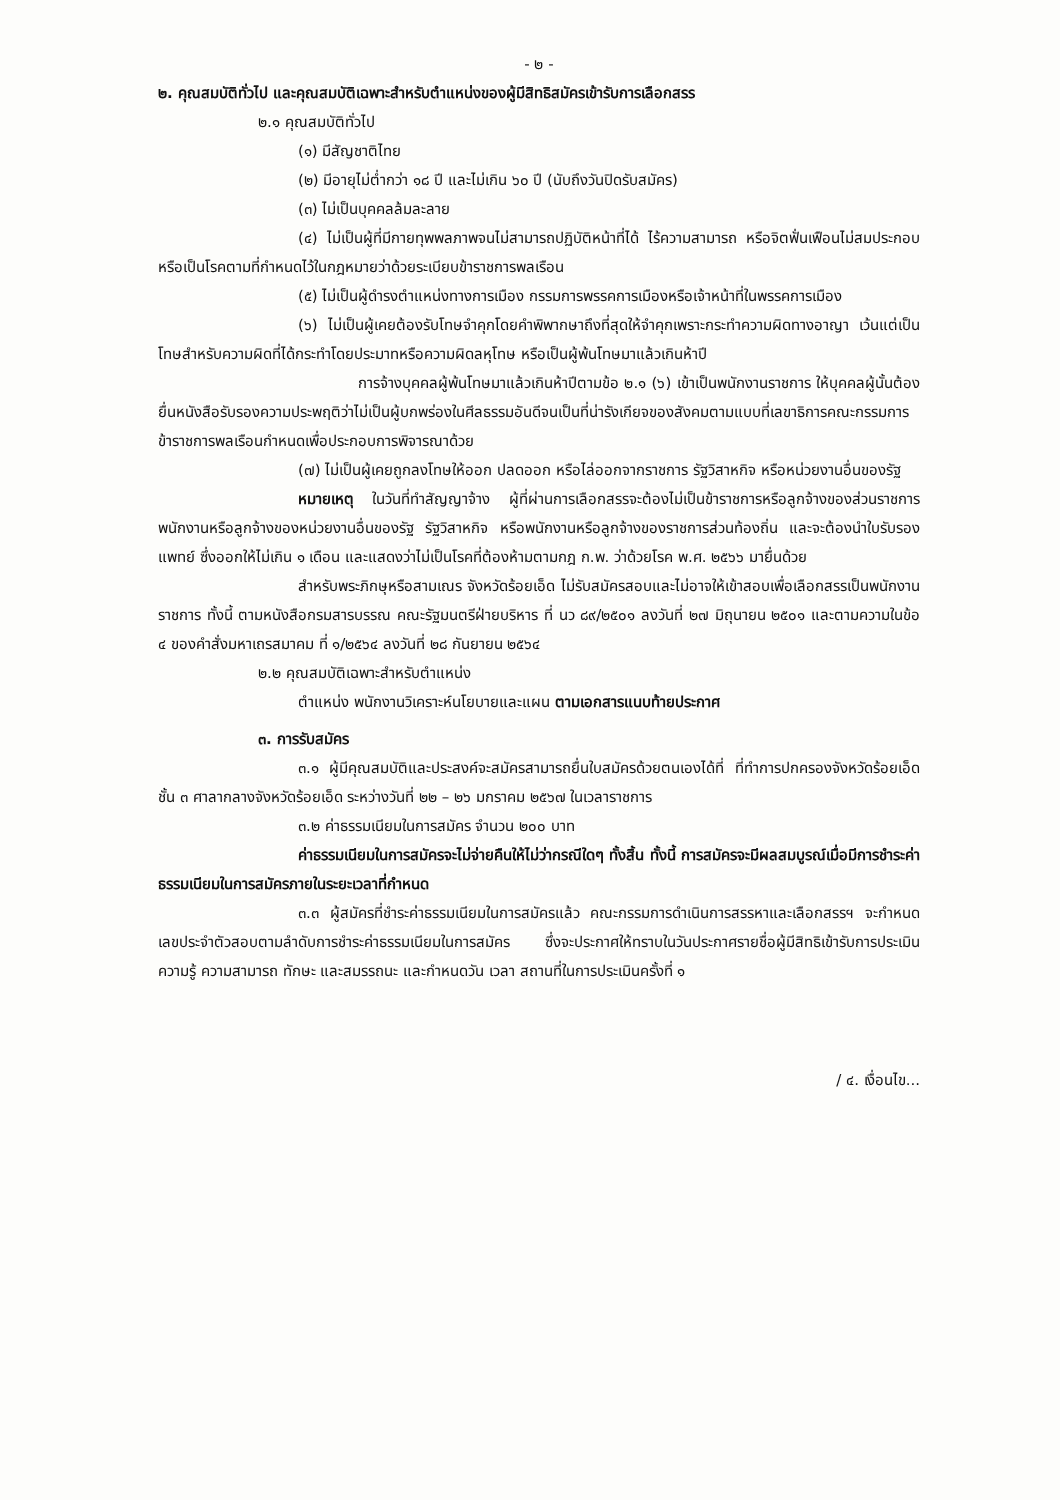- ๒ -
๒. คุณสมบัติทั่วไป และคุณสมบัติเฉพาะสำหรับตำแหน่งของผู้มีสิทธิสมัครเข้ารับการเลือกสรร
๒.๑ คุณสมบัติทั่วไป
(๑) มีสัญชาติไทย
(๒) มีอายุไม่ต่ำกว่า ๑๘ ปี และไม่เกิน ๖๐ ปี (นับถึงวันปิดรับสมัคร)
(๓) ไม่เป็นบุคคลล้มละลาย
(๔) ไม่เป็นผู้ที่มีกายทุพพลภาพจนไม่สามารถปฏิบัติหน้าที่ได้ ไร้ความสามารถ หรือจิตฟั่นเฟือนไม่สมประกอบ หรือเป็นโรคตามที่กำหนดไว้ในกฎหมายว่าด้วยระเบียบข้าราชการพลเรือน
(๕) ไม่เป็นผู้ดำรงตำแหน่งทางการเมือง กรรมการพรรคการเมืองหรือเจ้าหน้าที่ในพรรคการเมือง
(๖) ไม่เป็นผู้เคยต้องรับโทษจำคุกโดยคำพิพากษาถึงที่สุดให้จำคุกเพราะกระทำความผิดทางอาญา เว้นแต่เป็นโทษสำหรับความผิดที่ได้กระทำโดยประมาทหรือความผิดลหุโทษ หรือเป็นผู้พ้นโทษมาแล้วเกินห้าปี
การจ้างบุคคลผู้พ้นโทษมาแล้วเกินห้าปีตามข้อ ๒.๑ (๖) เข้าเป็นพนักงานราชการ ให้บุคคลผู้นั้นต้องยื่นหนังสือรับรองความประพฤติว่าไม่เป็นผู้บกพร่องในศีลธรรมอันดีจนเป็นที่น่ารังเกียจของสังคมตามแบบที่เลขาธิการคณะกรรมการข้าราชการพลเรือนกำหนดเพื่อประกอบการพิจารณาด้วย
(๗) ไม่เป็นผู้เคยถูกลงโทษให้ออก ปลดออก หรือไล่ออกจากราชการ รัฐวิสาหกิจ หรือหน่วยงานอื่นของรัฐ
หมายเหตุ ในวันที่ทำสัญญาจ้าง ผู้ที่ผ่านการเลือกสรรจะต้องไม่เป็นข้าราชการหรือลูกจ้างของส่วนราชการ พนักงานหรือลูกจ้างของหน่วยงานอื่นของรัฐ รัฐวิสาหกิจ หรือพนักงานหรือลูกจ้างของราชการส่วนท้องถิ่น และจะต้องนำใบรับรองแพทย์ ซึ่งออกให้ไม่เกิน ๑ เดือน และแสดงว่าไม่เป็นโรคที่ต้องห้ามตามกฎ ก.พ. ว่าด้วยโรค พ.ศ. ๒๕๖๖ มายื่นด้วย
สำหรับพระภิกษุหรือสามเณร จังหวัดร้อยเอ็ด ไม่รับสมัครสอบและไม่อาจให้เข้าสอบเพื่อเลือกสรรเป็นพนักงานราชการ ทั้งนี้ ตามหนังสือกรมสารบรรณ คณะรัฐมนตรีฝ่ายบริหาร ที่ นว ๘๙/๒๕๐๑ ลงวันที่ ๒๗ มิถุนายน ๒๕๐๑ และตามความในข้อ ๔ ของคำสั่งมหาเถรสมาคม ที่ ๑/๒๕๖๔ ลงวันที่ ๒๘ กันยายน ๒๕๖๔
๒.๒ คุณสมบัติเฉพาะสำหรับตำแหน่ง
ตำแหน่ง พนักงานวิเคราะห์นโยบายและแผน ตามเอกสารแนบท้ายประกาศ
๓. การรับสมัคร
๓.๑ ผู้มีคุณสมบัติและประสงค์จะสมัครสามารถยื่นใบสมัครด้วยตนเองได้ที่ ที่ทำการปกครองจังหวัดร้อยเอ็ด ชั้น ๓ ศาลากลางจังหวัดร้อยเอ็ด ระหว่างวันที่ ๒๒ – ๒๖ มกราคม ๒๕๖๗ ในเวลาราชการ
๓.๒ ค่าธรรมเนียมในการสมัคร จำนวน ๒๐๐ บาท
ค่าธรรมเนียมในการสมัครจะไม่จ่ายคืนให้ไม่ว่ากรณีใดๆ ทั้งสิ้น ทั้งนี้ การสมัครจะมีผลสมบูรณ์เมื่อมีการชำระค่าธรรมเนียมในการสมัครภายในระยะเวลาที่กำหนด
๓.๓ ผู้สมัครที่ชำระค่าธรรมเนียมในการสมัครแล้ว คณะกรรมการดำเนินการสรรหาและเลือกสรรฯ จะกำหนดเลขประจำตัวสอบตามลำดับการชำระค่าธรรมเนียมในการสมัคร ซึ่งจะประกาศให้ทราบในวันประกาศรายชื่อผู้มีสิทธิเข้ารับการประเมินความรู้ ความสามารถ ทักษะ และสมรรถนะ และกำหนดวัน เวลา สถานที่ในการประเมินครั้งที่ ๑
/ ๔. เงื่อนไข...